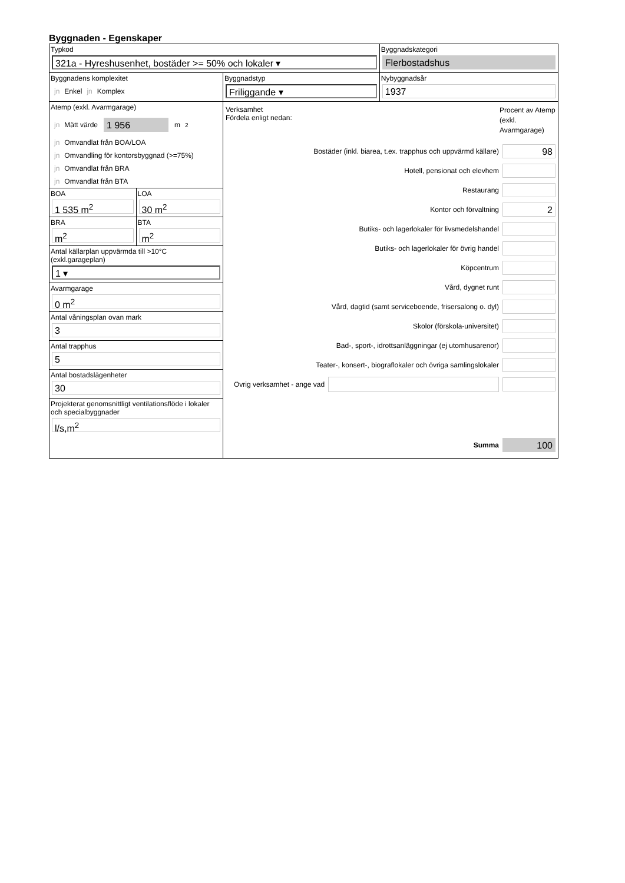Byggnaden - Egenskaper
| Typkod 321a - Hyreshusenhet, bostäder >= 50% och lokaler ▾ | | Byggnadskategori Flerbostadshus |
| Byggnadens komplexitet jn Enkel jn Komplex | Byggnadstyp Friliggande ▾ | Nybyggnadsår 1937 |
| Atemp (exkl. Avarmgarage) jn Mätt värde 1 956 m<sup>2</sup> jn Omvandlat från BOA/LOA jn Omvandling för kontorsbyggnad (>=75%) jn Omvandlat från BRA jn Omvandlat från BTA BOA 1 535 m<sup>2</sup> LOA 30 m<sup>2</sup> BRA m<sup>2</sup> BTA m<sup>2</sup> Antal källarplan uppvärmda till >10°C (exkl.garageplan) 1 ▾ Avarmgarage 0 m<sup>2</sup> Antal våningsplan ovan mark 3 Antal trapphus 5 Antal bostadslägenheter 30 Projekterat genomsnittligt ventilationsflöde i lokaler och specialbyggnader l/s,m<sup>2</sup> | Verksamhet Fördela enligt nedan: Procent av Atemp (exkl. Avarmgarage) Bostäder (inkl. biarea, t.ex. trapphus och uppvärmd källare) 98 Hotell, pensionat och elevhem Restaurang Kontor och förvaltning 2 Butiks- och lagerlokaler för livsmedelshandel Butiks- och lagerlokaler för övrig handel Köpcentrum Vård, dygnet runt Vård, dagtid (samt serviceboende, frisersalong o. dyl) Skolor (förskola-universitet) Bad-, sport-, idrottsanläggningar (ej utomhusarenor) Teater-, konsert-, biograflokaler och övriga samlingslokaler Övrig verksamhet - ange vad Summa 100 | |